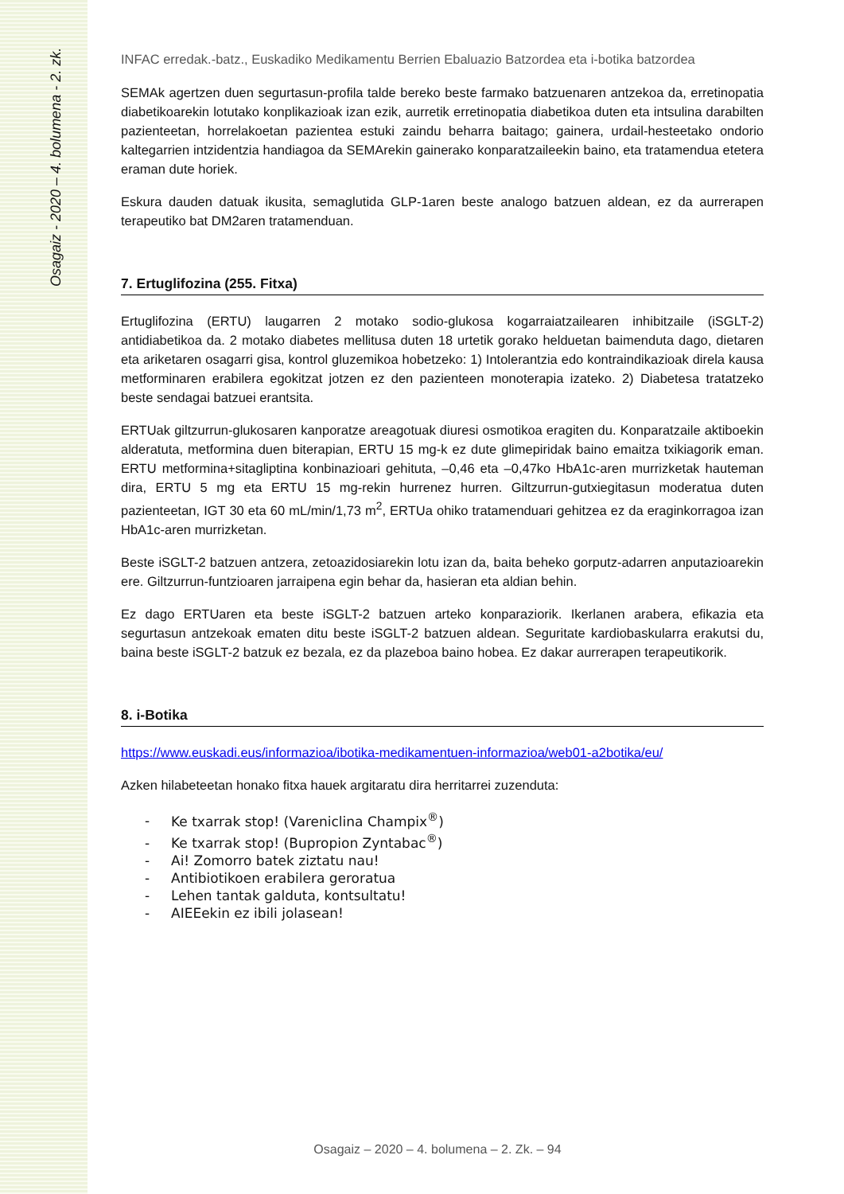Osagaiz - 2020 – 4. bolumena - 2. zk.
INFAC erredak.-batz., Euskadiko Medikamentu Berrien Ebaluazio Batzordea eta i-botika batzordea
SEMAk agertzen duen segurtasun-profila talde bereko beste farmako batzuenaren antzekoa da, erretinopatia diabetikoarekin lotutako konplikazioak izan ezik, aurretik erretinopatia diabetikoa duten eta intsulina darabilten pazienteetan, horrelakoetan pazientea estuki zaindu beharra baitago; gainera, urdail-hesteetako ondorio kaltegarrien intzidentzia handiagoa da SEMArekin gainerako konparatzaileekin baino, eta tratamendua etetera eraman dute horiek.
Eskura dauden datuak ikusita, semaglutida GLP-1aren beste analogo batzuen aldean, ez da aurrerapen terapeutiko bat DM2aren tratamenduan.
7. Ertuglifozina (255. Fitxa)
Ertuglifozina (ERTU) laugarren 2 motako sodio-glukosa kogarraiatzailearen inhibitzaile (iSGLT-2) antidiabetikoa da. 2 motako diabetes mellitusa duten 18 urtetik gorako helduetan baimenduta dago, dietaren eta ariketaren osagarri gisa, kontrol gluzemikoa hobetzeko: 1) Intolerantzia edo kontraindikazioak direla kausa metforminaren erabilera egokitzat jotzen ez den pazienteen monoterapia izateko. 2) Diabetesa tratatzeko beste sendagai batzuei erantsita.
ERTUak giltzurrun-glukosaren kanporatze areagotuak diuresi osmotikoa eragiten du. Konparatzaile aktiboekin alderatuta, metformina duen biterapian, ERTU 15 mg-k ez dute glimepiridak baino emaitza txikiagorik eman. ERTU metformina+sitagliptina konbinazioari gehituta, –0,46 eta –0,47ko HbA1c-aren murrizketak hauteman dira, ERTU 5 mg eta ERTU 15 mg-rekin hurrenez hurren. Giltzurrun-gutxiegitasun moderatua duten pazienteetan, IGT 30 eta 60 mL/min/1,73 m<sup>2</sup>, ERTUa ohiko tratamenduari gehitzea ez da eraginkorragoa izan HbA1c-aren murrizketan.
Beste iSGLT-2 batzuen antzera, zetoazidosiarekin lotu izan da, baita beheko gorputz-adarren anputazioarekin ere. Giltzurrun-funtzioaren jarraipena egin behar da, hasieran eta aldian behin.
Ez dago ERTUaren eta beste iSGLT-2 batzuen arteko konparaziorik. Ikerlanen arabera, efikazia eta segurtasun antzekoak ematen ditu beste iSGLT-2 batzuen aldean. Seguritate kardiobaskularra erakutsi du, baina beste iSGLT-2 batzuk ez bezala, ez da plazeboa baino hobea. Ez dakar aurrerapen terapeutikorik.
8. i-Botika
https://www.euskadi.eus/informazioa/ibotika-medikamentuen-informazioa/web01-a2botika/eu/
Azken hilabeteetan honako fitxa hauek argitaratu dira herritarrei zuzenduta:
- Ke txarrak stop! (Vareniclina Champix<sup>®</sup>)
- Ke txarrak stop! (Bupropion Zyntabac<sup>®</sup>)
- Ai! Zomorro batek ziztatu nau!
- Antibiotikoen erabilera geroratua
- Lehen tantak galduta, kontsultatu!
- AIEEekin ez ibili jolasean!
Osagaiz – 2020 – 4. bolumena – 2. Zk. – 94